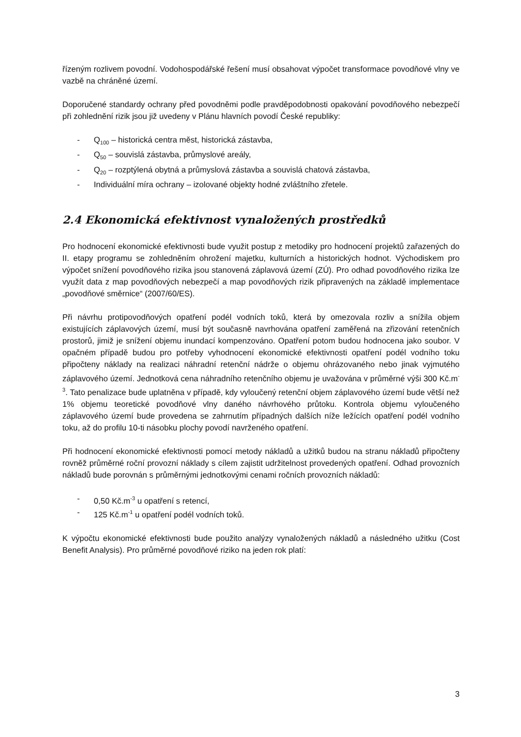řízeným rozlivem povodní. Vodohospodářské řešení musí obsahovat výpočet transformace povodňové vlny ve vazbě na chráněné území.
Doporučené standardy ochrany před povodněmi podle pravděpodobnosti opakování povodňového nebezpečí při zohlednění rizik jsou již uvedeny v Plánu hlavních povodí České republiky:
- Q<sub>100</sub> – historická centra měst, historická zástavba,
- Q<sub>50</sub> – souvislá zástavba, průmyslové areály,
- Q<sub>20</sub> – rozptýlená obytná a průmyslová zástavba a souvislá chatová zástavba,
- Individuální míra ochrany – izolované objekty hodné zvláštního zřetele.
2.4 Ekonomická efektivnost vynaložených prostředků
Pro hodnocení ekonomické efektivnosti bude využit postup z metodiky pro hodnocení projektů zařazených do II. etapy programu se zohledněním ohrožení majetku, kulturních a historických hodnot. Východiskem pro výpočet snížení povodňového rizika jsou stanovená záplavová území (ZÚ). Pro odhad povodňového rizika lze využít data z map povodňových nebezpečí a map povodňových rizik připravených na základě implementace „povodňové směrnice“ (2007/60/ES).
Při návrhu protipovodňových opatření podél vodních toků, která by omezovala rozliv a snížila objem existujících záplavových území, musí být současně navrhována opatření zaměřená na zřizování retenčních prostorů, jimiž je snížení objemu inundací kompenzováno. Opatření potom budou hodnocena jako soubor. V opačném případě budou pro potřeby vyhodnocení ekonomické efektivnosti opatření podél vodního toku připočteny náklady na realizaci náhradní retenční nádrže o objemu ohrázovaného nebo jinak vyjmutého záplavového území. Jednotková cena náhradního retenčního objemu je uvažována v průměrné výši 300 Kč.m<sup>-3</sup>. Tato penalizace bude uplatněna v případě, kdy vyloučený retenční objem záplavového území bude větší než 1% objemu teoretické povodňové vlny daného návrhového průtoku. Kontrola objemu vyloučeného záplavového území bude provedena se zahrnutím případných dalších níže ležících opatření podél vodního toku, až do profilu 10-ti násobku plochy povodí navrženého opatření.
Při hodnocení ekonomické efektivnosti pomocí metody nákladů a užitků budou na stranu nákladů připočteny rovněž průměrné roční provozní náklady s cílem zajistit udržitelnost provedených opatření. Odhad provozních nákladů bude porovnán s průměrnými jednotkovými cenami ročních provozních nákladů:
- 0,50 Kč.m<sup>-3</sup> u opatření s retencí,
- 125 Kč.m<sup>-1</sup> u opatření podél vodních toků.
K výpočtu ekonomické efektivnosti bude použito analýzy vynaložených nákladů a následného užitku (Cost Benefit Analysis). Pro průměrné povodňové riziko na jeden rok platí:
3